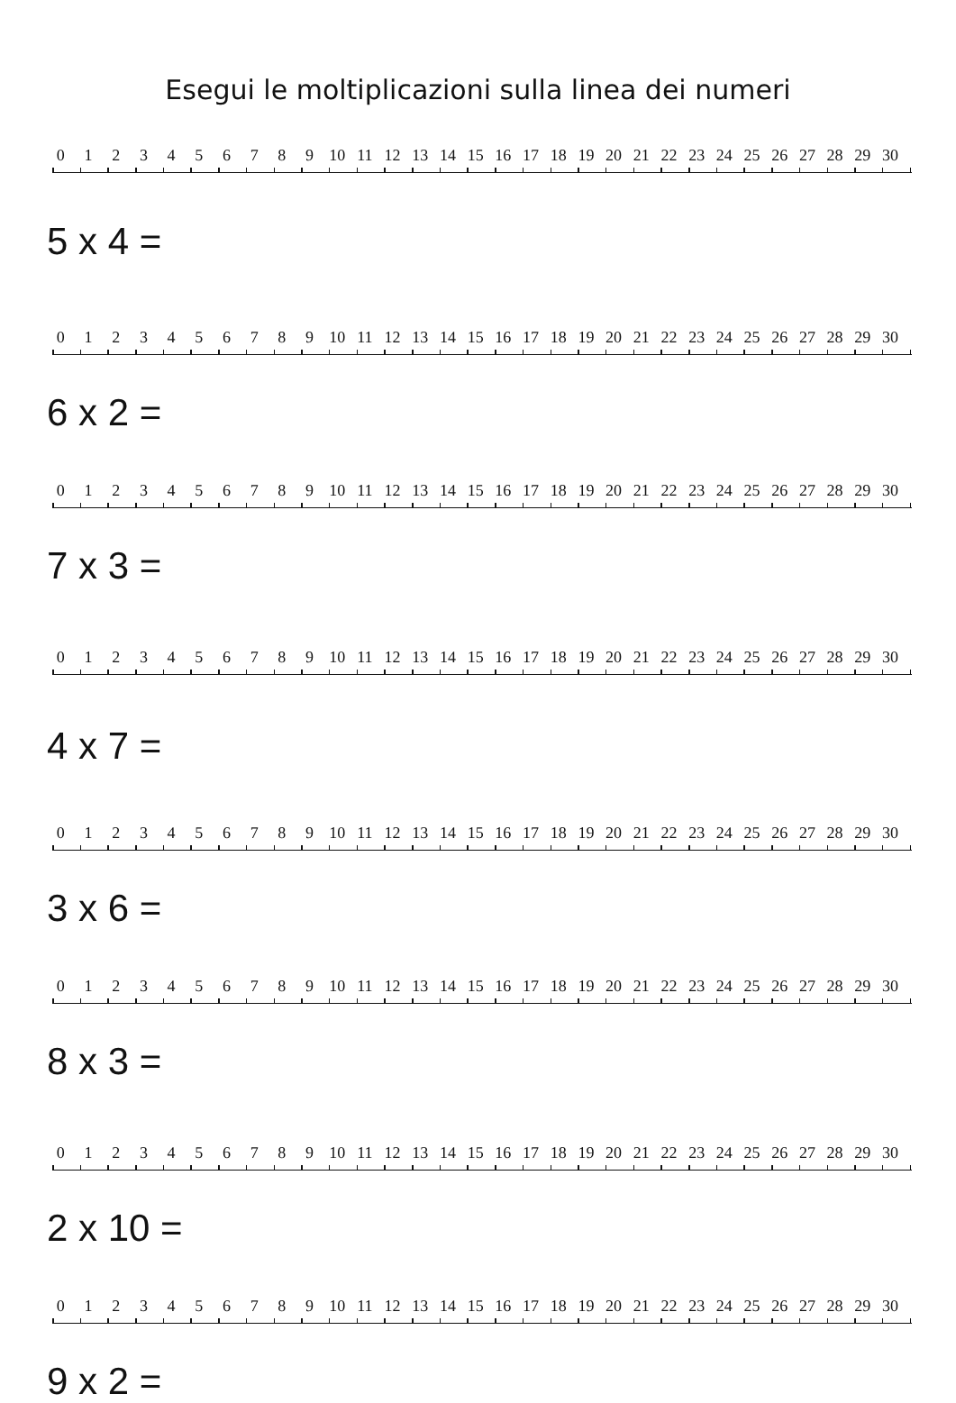Esegui le moltiplicazioni sulla linea dei numeri
0 1 2 3 4 5 6 7 8 9 10 11 12 13 14 15 16 17 18 19 20 21 22 23 24 25 26 27 28 29 30
5 x 4 =
0 1 2 3 4 5 6 7 8 9 10 11 12 13 14 15 16 17 18 19 20 21 22 23 24 25 26 27 28 29 30
6 x 2 =
0 1 2 3 4 5 6 7 8 9 10 11 12 13 14 15 16 17 18 19 20 21 22 23 24 25 26 27 28 29 30
7 x 3 =
0 1 2 3 4 5 6 7 8 9 10 11 12 13 14 15 16 17 18 19 20 21 22 23 24 25 26 27 28 29 30
4 x 7 =
0 1 2 3 4 5 6 7 8 9 10 11 12 13 14 15 16 17 18 19 20 21 22 23 24 25 26 27 28 29 30
3 x 6 =
0 1 2 3 4 5 6 7 8 9 10 11 12 13 14 15 16 17 18 19 20 21 22 23 24 25 26 27 28 29 30
8 x 3 =
0 1 2 3 4 5 6 7 8 9 10 11 12 13 14 15 16 17 18 19 20 21 22 23 24 25 26 27 28 29 30
2 x 10 =
0 1 2 3 4 5 6 7 8 9 10 11 12 13 14 15 16 17 18 19 20 21 22 23 24 25 26 27 28 29 30
9 x 2 =